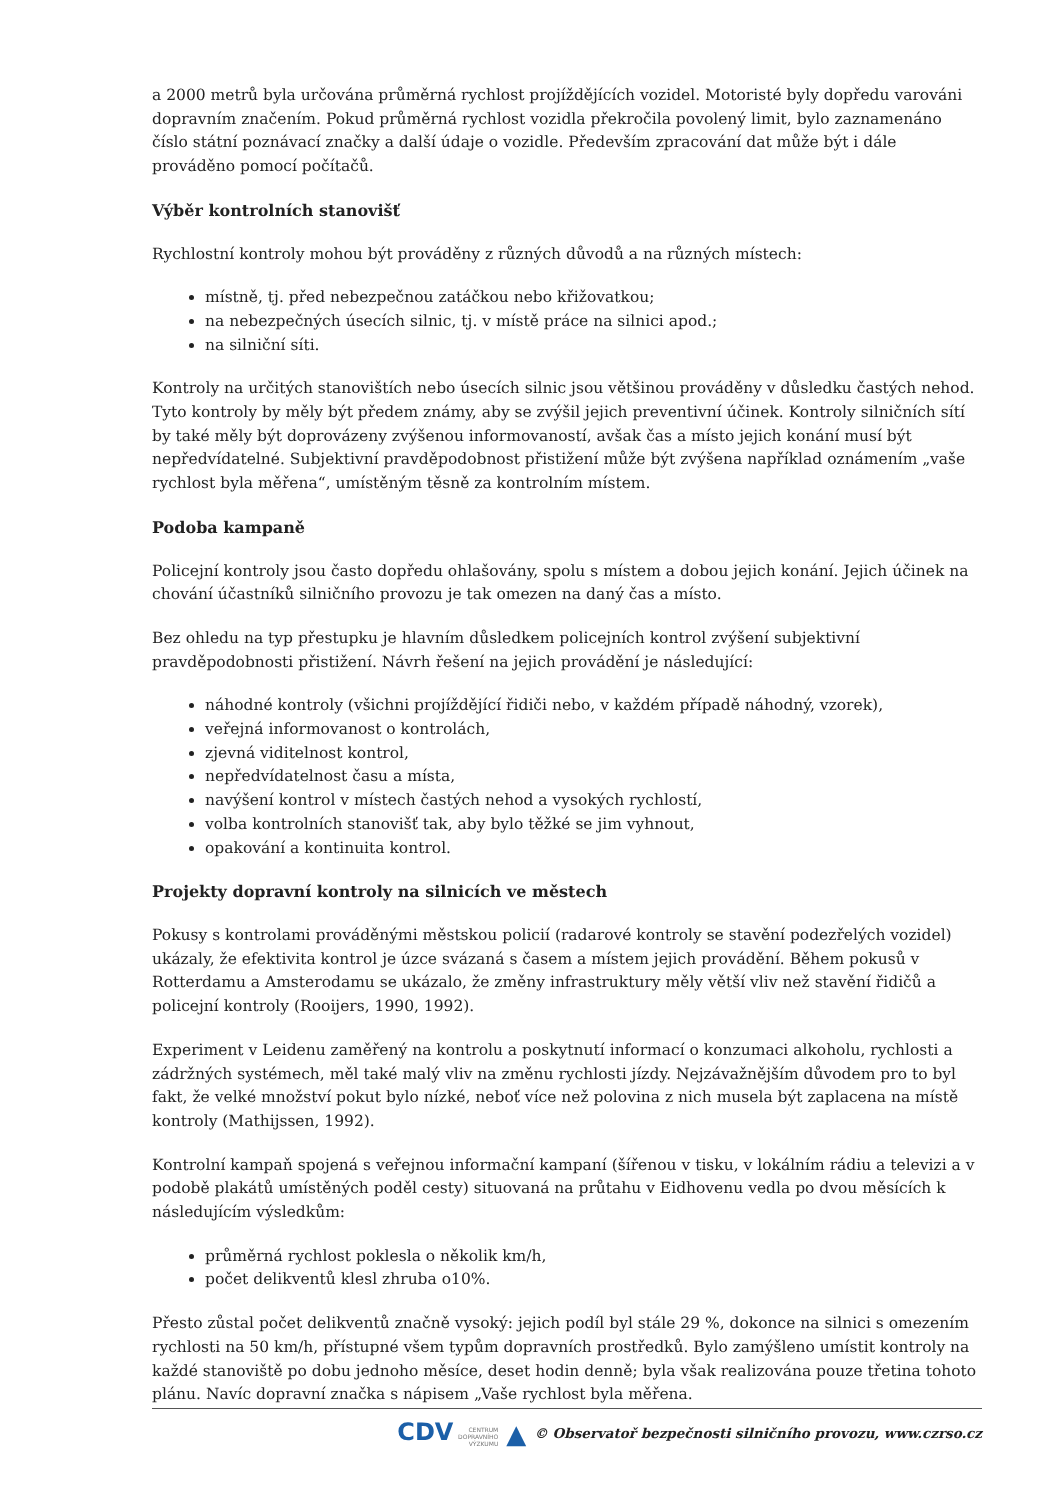a 2000 metrů byla určována průměrná rychlost projíždějících vozidel. Motoristé byly dopředu varováni dopravním značením. Pokud průměrná rychlost vozidla překročila povolený limit, bylo zaznamenáno číslo státní poznávací značky a další údaje o vozidle. Především zpracování dat může být i dále prováděno pomocí počítačů.
Výběr kontrolních stanovišť
Rychlostní kontroly mohou být prováděny z různých důvodů a na různých místech:
místně, tj. před nebezpečnou zatáčkou nebo křižovatkou;
na nebezpečných úsecích silnic, tj. v místě práce na silnici apod.;
na silniční síti.
Kontroly na určitých stanovištích nebo úsecích silnic jsou většinou prováděny v důsledku častých nehod. Tyto kontroly by měly být předem známy, aby se zvýšil jejich preventivní účinek. Kontroly silničních sítí by také měly být doprovázeny zvýšenou informovaností, avšak čas a místo jejich konání musí být nepředvídatelné. Subjektivní pravděpodobnost přistižení může být zvýšena například oznámením „vaše rychlost byla měřena“, umístěným těsně za kontrolním místem.
Podoba kampaně
Policejní kontroly jsou často dopředu ohlašovány, spolu s místem a dobou jejich konání. Jejich účinek na chování účastníků silničního provozu je tak omezen na daný čas a místo.
Bez ohledu na typ přestupku je hlavním důsledkem policejních kontrol zvýšení subjektivní pravděpodobnosti přistižení. Návrh řešení na jejich provádění je následující:
náhodné kontroly (všichni projíždějící řidiči nebo, v každém případě náhodný, vzorek),
veřejná informovanost o kontrolách,
zjevná viditelnost kontrol,
nepředvídatelnost času a místa,
navýšení kontrol v místech častých nehod a vysokých rychlostí,
volba kontrolních stanovišť tak, aby bylo těžké se jim vyhnout,
opakování a kontinuita kontrol.
Projekty dopravní kontroly na silnicích ve městech
Pokusy s kontrolami prováděnými městskou policií (radarové kontroly se stavění podezřelých vozidel) ukázaly, že efektivita kontrol je úzce svázaná s časem a místem jejich provádění. Během pokusů v Rotterdamu a Amsterodamu se ukázalo, že změny infrastruktury měly větší vliv než stavění řidičů a policejní kontroly (Rooijers, 1990, 1992).
Experiment v Leidenu zaměřený na kontrolu a poskytnutí informací o konzumaci alkoholu, rychlosti a zádržných systémech, měl také malý vliv na změnu rychlosti jízdy. Nejzávažnějším důvodem pro to byl fakt, že velké množství pokut bylo nízké, neboť více než polovina z nich musela být zaplacena na místě kontroly (Mathijssen, 1992).
Kontrolní kampaň spojená s veřejnou informační kampaní (šířenou v tisku, v lokálním rádiu a televizi a v podobě plakátů umístěných poděl cesty) situovaná na průtahu v Eidhovenu vedla po dvou měsících k následujícím výsledkům:
průměrná rychlost poklesla o několik km/h,
počet delikventů klesl zhruba o10%.
Přesto zůstal počet delikventů značně vysoký: jejich podíl byl stále 29 %, dokonce na silnici s omezením rychlosti na 50 km/h, přístupné všem typům dopravních prostředků. Bylo zamýšleno umístit kontroly na každé stanoviště po dobu jednoho měsíce, deset hodin denně; byla však realizována pouze třetina tohoto plánu. Navíc dopravní značka s nápisem „Vaše rychlost byla měřena.
CDV CENTRUM
DOPRAVNÍHO
VÝZKUMU ▲ © Observatoř bezpečnosti silničního provozu, www.czrso.cz